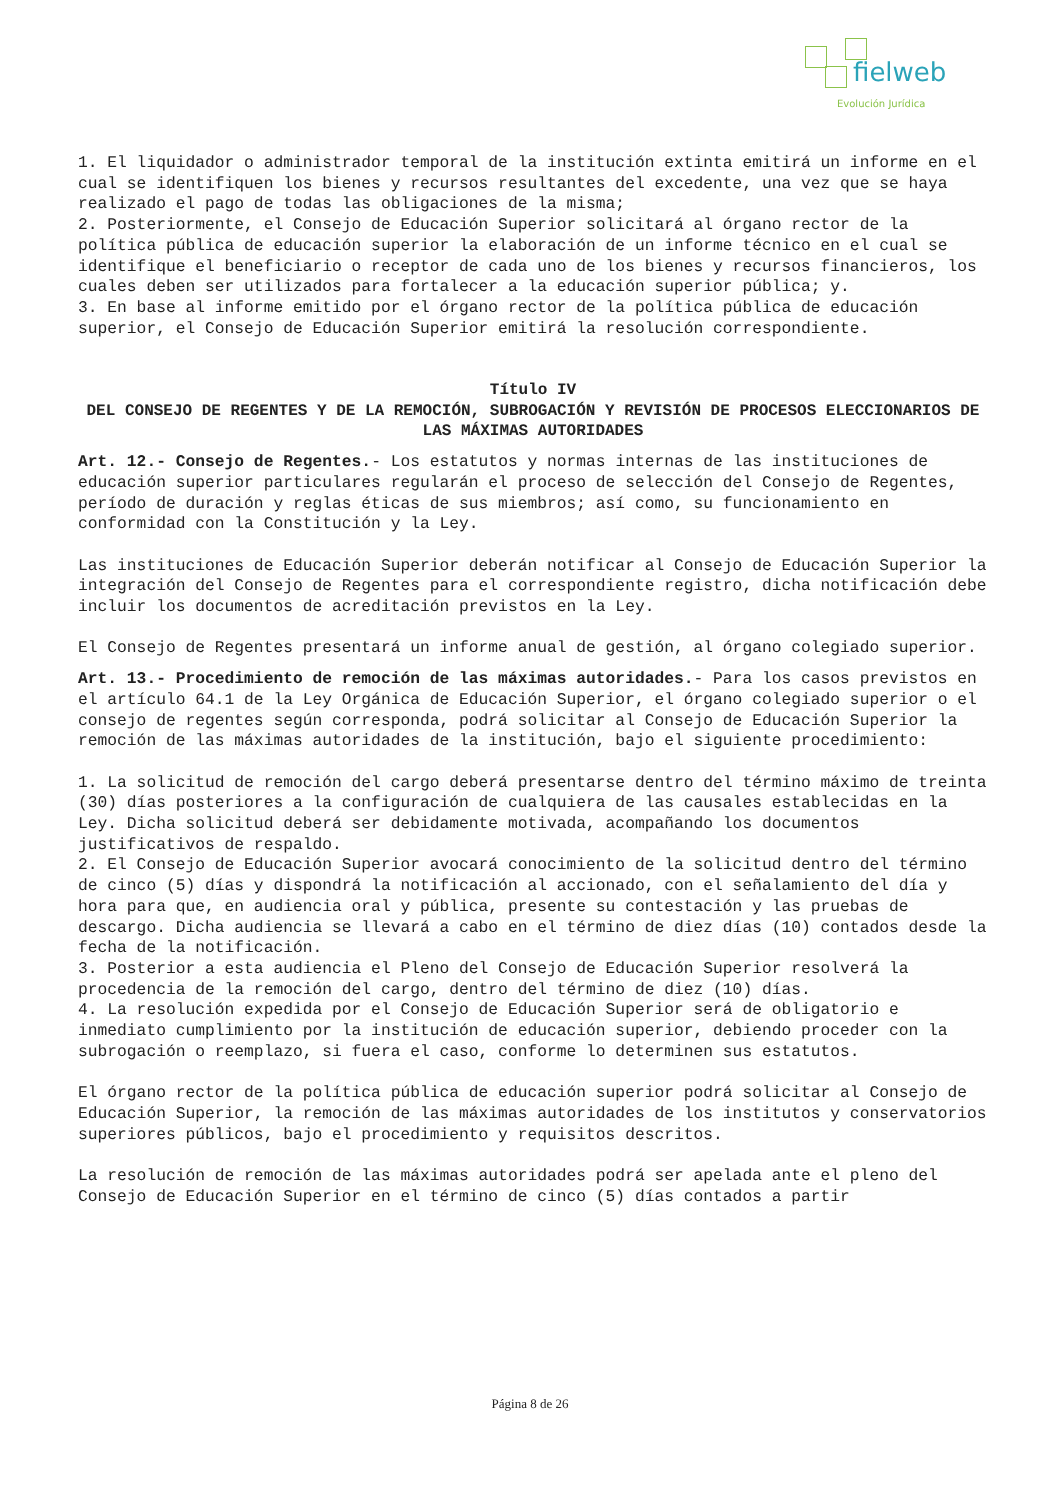fielweb
Evolución Jurídica
1. El liquidador o administrador temporal de la institución extinta emitirá un informe en el cual se identifiquen los bienes y recursos resultantes del excedente, una vez que se haya realizado el pago de todas las obligaciones de la misma;
2. Posteriormente, el Consejo de Educación Superior solicitará al órgano rector de la política pública de educación superior la elaboración de un informe técnico en el cual se identifique el beneficiario o receptor de cada uno de los bienes y recursos financieros, los cuales deben ser utilizados para fortalecer a la educación superior pública; y.
3. En base al informe emitido por el órgano rector de la política pública de educación superior, el Consejo de Educación Superior emitirá la resolución correspondiente.
Título IV
DEL CONSEJO DE REGENTES Y DE LA REMOCIÓN, SUBROGACIÓN Y REVISIÓN DE PROCESOS ELECCIONARIOS DE LAS MÁXIMAS AUTORIDADES
Art. 12.- Consejo de Regentes.- Los estatutos y normas internas de las instituciones de educación superior particulares regularán el proceso de selección del Consejo de Regentes, período de duración y reglas éticas de sus miembros; así como, su funcionamiento en conformidad con la Constitución y la Ley.
Las instituciones de Educación Superior deberán notificar al Consejo de Educación Superior la integración del Consejo de Regentes para el correspondiente registro, dicha notificación debe incluir los documentos de acreditación previstos en la Ley.
El Consejo de Regentes presentará un informe anual de gestión, al órgano colegiado superior.
Art. 13.- Procedimiento de remoción de las máximas autoridades.- Para los casos previstos en el artículo 64.1 de la Ley Orgánica de Educación Superior, el órgano colegiado superior o el consejo de regentes según corresponda, podrá solicitar al Consejo de Educación Superior la remoción de las máximas autoridades de la institución, bajo el siguiente procedimiento:
1. La solicitud de remoción del cargo deberá presentarse dentro del término máximo de treinta (30) días posteriores a la configuración de cualquiera de las causales establecidas en la Ley. Dicha solicitud deberá ser debidamente motivada, acompañando los documentos justificativos de respaldo.
2. El Consejo de Educación Superior avocará conocimiento de la solicitud dentro del término de cinco (5) días y dispondrá la notificación al accionado, con el señalamiento del día y hora para que, en audiencia oral y pública, presente su contestación y las pruebas de descargo. Dicha audiencia se llevará a cabo en el término de diez días (10) contados desde la fecha de la notificación.
3. Posterior a esta audiencia el Pleno del Consejo de Educación Superior resolverá la procedencia de la remoción del cargo, dentro del término de diez (10) días.
4. La resolución expedida por el Consejo de Educación Superior será de obligatorio e inmediato cumplimiento por la institución de educación superior, debiendo proceder con la subrogación o reemplazo, si fuera el caso, conforme lo determinen sus estatutos.
El órgano rector de la política pública de educación superior podrá solicitar al Consejo de Educación Superior, la remoción de las máximas autoridades de los institutos y conservatorios superiores públicos, bajo el procedimiento y requisitos descritos.
La resolución de remoción de las máximas autoridades podrá ser apelada ante el pleno del Consejo de Educación Superior en el término de cinco (5) días contados a partir
Página 8 de 26